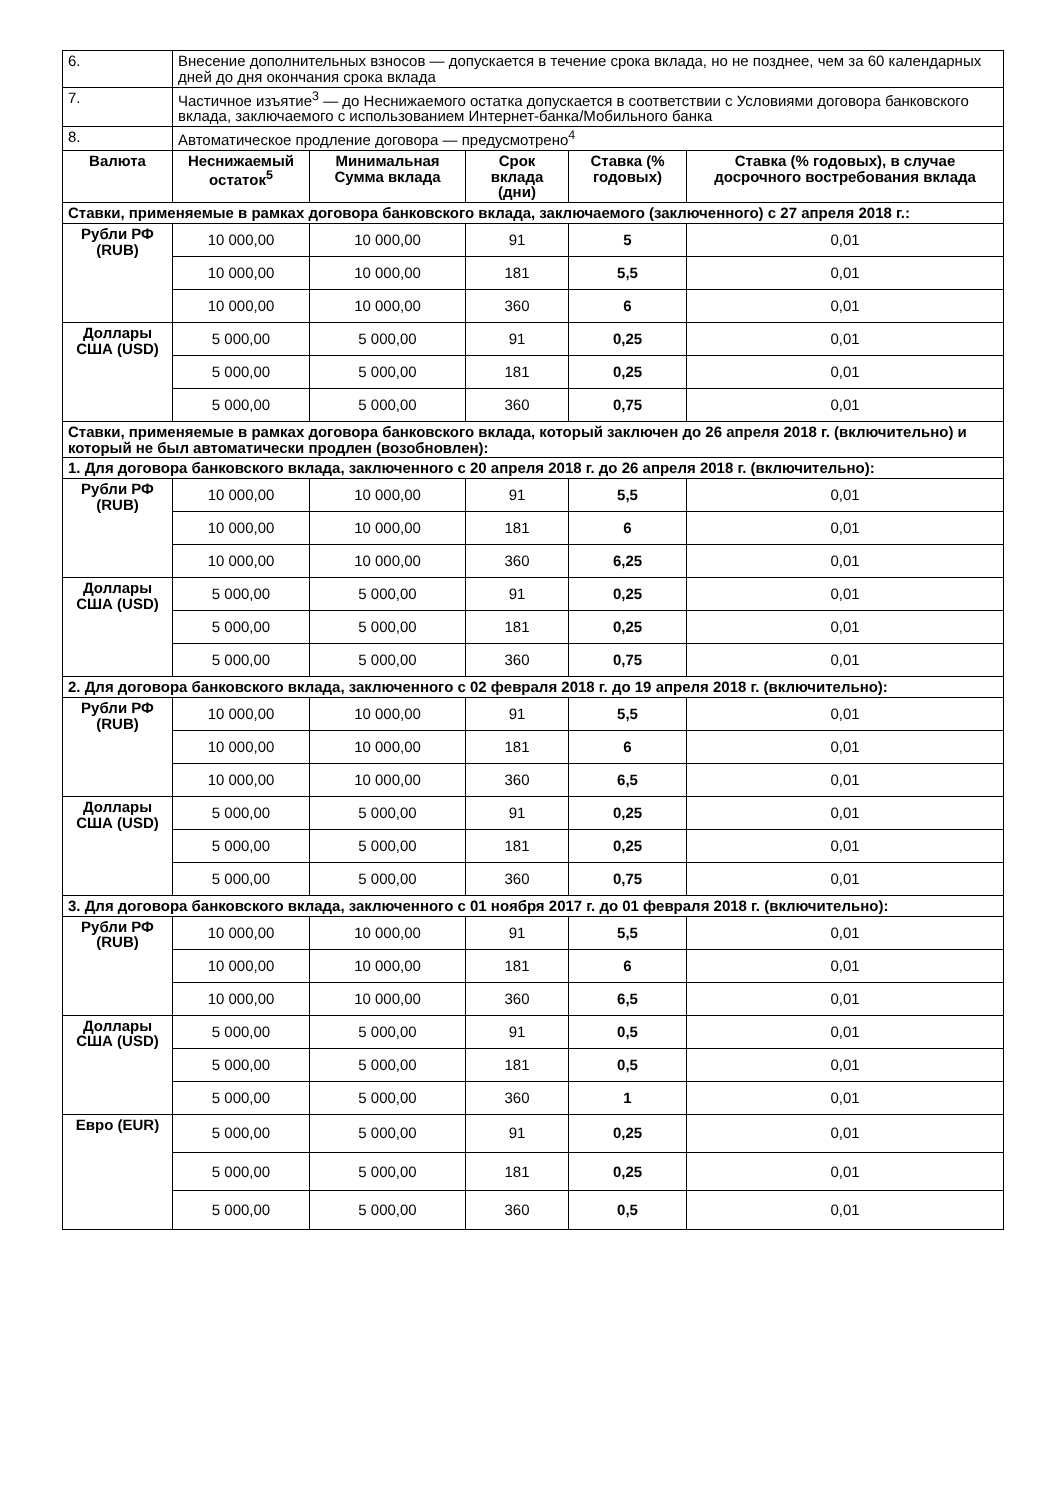| 6. | Внесение дополнительных взносов — допускается в течение срока вклада, но не позднее, чем за 60 календарных дней до дня окончания срока вклада | | | | |
| 7. | Частичное изъятие<sup>3</sup> — до Неснижаемого остатка допускается в соответствии с Условиями договора банковского вклада, заключаемого с использованием Интернет-банка/Мобильного банка | | | | |
| 8. | Автоматическое продление договора — предусмотрено<sup>4</sup> | | | | |
| Валюта | Неснижаемый остаток<sup>5</sup> | Минимальная Сумма вклада | Срок вклада (дни) | Ставка (% годовых) | Ставка (% годовых), в случае досрочного востребования вклада |
| Ставки, применяемые в рамках договора банковского вклада, заключаемого (заключенного) с 27 апреля 2018 г.: | | | | | |
| Рубли РФ (RUB) | 10 000,00 | 10 000,00 | 91 | 5 | 0,01 |
| | 10 000,00 | 10 000,00 | 181 | 5,5 | 0,01 |
| | 10 000,00 | 10 000,00 | 360 | 6 | 0,01 |
| Доллары США (USD) | 5 000,00 | 5 000,00 | 91 | 0,25 | 0,01 |
| | 5 000,00 | 5 000,00 | 181 | 0,25 | 0,01 |
| | 5 000,00 | 5 000,00 | 360 | 0,75 | 0,01 |
| Ставки, применяемые в рамках договора банковского вклада, который заключен до 26 апреля 2018 г. (включительно) и который не был автоматически продлен (возобновлен): | | | | | |
| 1. Для договора банковского вклада, заключенного с 20 апреля 2018 г. до 26 апреля 2018 г. (включительно): | | | | | |
| Рубли РФ (RUB) | 10 000,00 | 10 000,00 | 91 | 5,5 | 0,01 |
| | 10 000,00 | 10 000,00 | 181 | 6 | 0,01 |
| | 10 000,00 | 10 000,00 | 360 | 6,25 | 0,01 |
| Доллары США (USD) | 5 000,00 | 5 000,00 | 91 | 0,25 | 0,01 |
| | 5 000,00 | 5 000,00 | 181 | 0,25 | 0,01 |
| | 5 000,00 | 5 000,00 | 360 | 0,75 | 0,01 |
| 2. Для договора банковского вклада, заключенного с 02 февраля 2018 г. до 19 апреля 2018 г. (включительно): | | | | | |
| Рубли РФ (RUB) | 10 000,00 | 10 000,00 | 91 | 5,5 | 0,01 |
| | 10 000,00 | 10 000,00 | 181 | 6 | 0,01 |
| | 10 000,00 | 10 000,00 | 360 | 6,5 | 0,01 |
| Доллары США (USD) | 5 000,00 | 5 000,00 | 91 | 0,25 | 0,01 |
| | 5 000,00 | 5 000,00 | 181 | 0,25 | 0,01 |
| | 5 000,00 | 5 000,00 | 360 | 0,75 | 0,01 |
| 3. Для договора банковского вклада, заключенного с 01 ноября 2017 г. до 01 февраля 2018 г. (включительно): | | | | | |
| Рубли РФ (RUB) | 10 000,00 | 10 000,00 | 91 | 5,5 | 0,01 |
| | 10 000,00 | 10 000,00 | 181 | 6 | 0,01 |
| | 10 000,00 | 10 000,00 | 360 | 6,5 | 0,01 |
| Доллары США (USD) | 5 000,00 | 5 000,00 | 91 | 0,5 | 0,01 |
| | 5 000,00 | 5 000,00 | 181 | 0,5 | 0,01 |
| | 5 000,00 | 5 000,00 | 360 | 1 | 0,01 |
| Евро (EUR) | 5 000,00 | 5 000,00 | 91 | 0,25 | 0,01 |
| | 5 000,00 | 5 000,00 | 181 | 0,25 | 0,01 |
| | 5 000,00 | 5 000,00 | 360 | 0,5 | 0,01 |